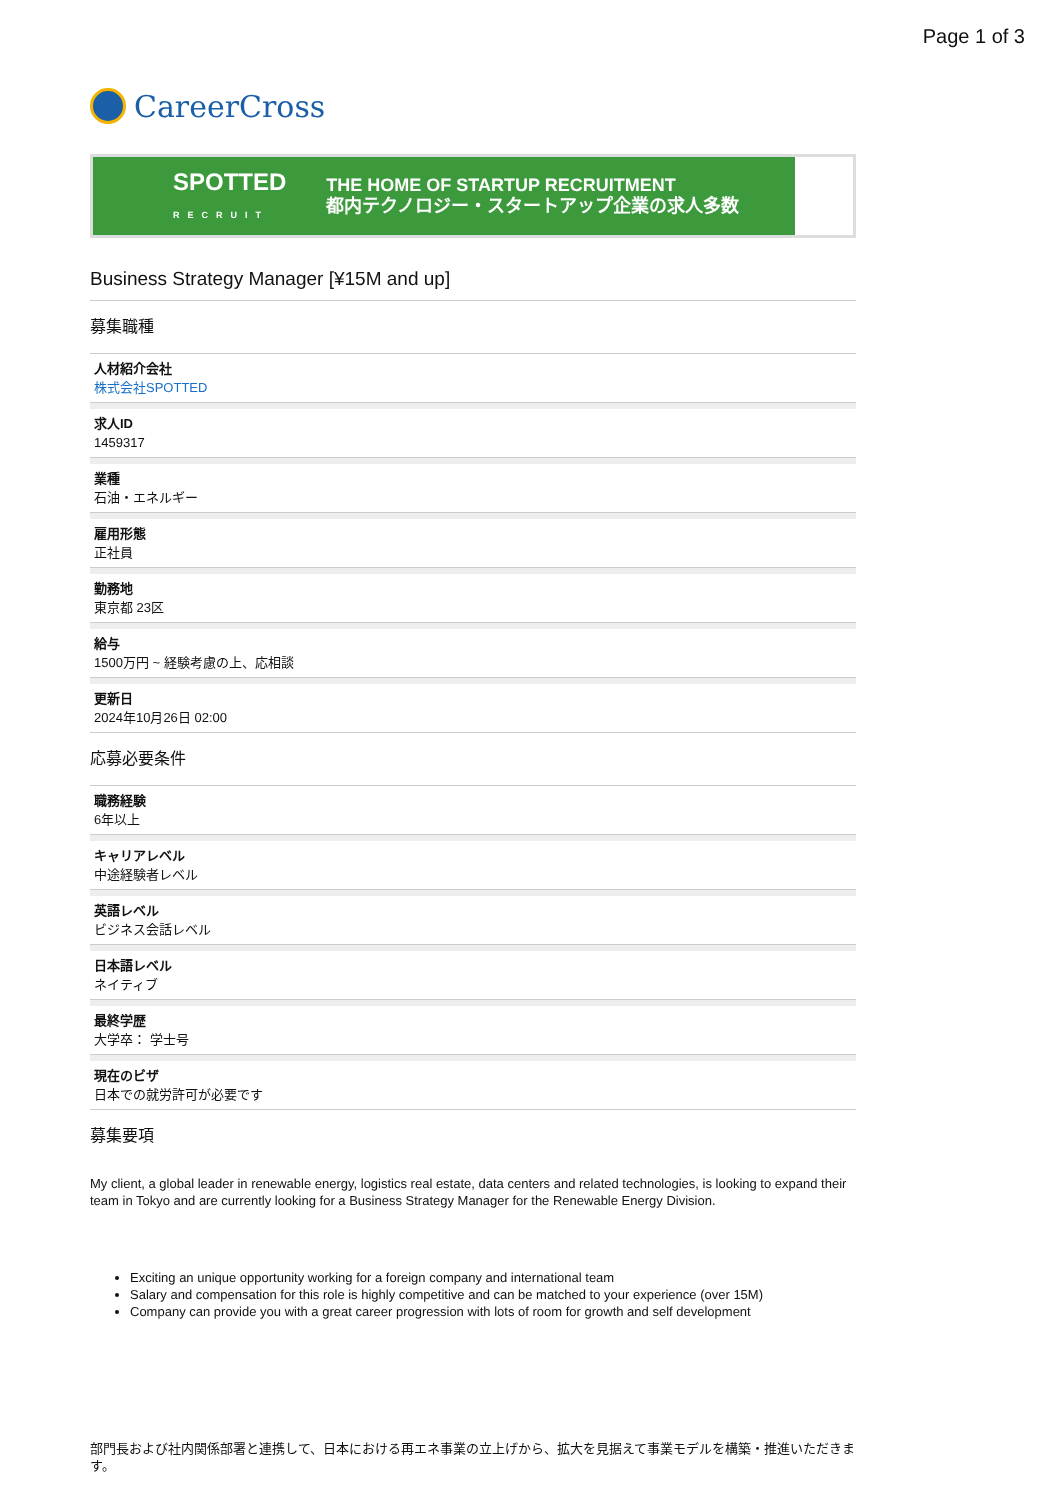Page 1 of 3
CareerCross
SPOTTED
RECRUIT THE HOME OF STARTUP RECRUITMENT
都内テクノロジー・スタートアップ企業の求人多数
Business Strategy Manager [¥15M and up]
募集職種
人材紹介会社
株式会社SPOTTED
求人ID
1459317
業種
石油・エネルギー
雇用形態
正社員
勤務地
東京都 23区
給与
1500万円 ~ 経験考慮の上、応相談
更新日
2024年10月26日 02:00
応募必要条件
職務経験
6年以上
キャリアレベル
中途経験者レベル
英語レベル
ビジネス会話レベル
日本語レベル
ネイティブ
最終学歴
大学卒： 学士号
現在のビザ
日本での就労許可が必要です
募集要項
My client, a global leader in renewable energy, logistics real estate, data centers and related technologies, is looking to expand their team in Tokyo and are currently looking for a Business Strategy Manager for the Renewable Energy Division.
Exciting an unique opportunity working for a foreign company and international team
Salary and compensation for this role is highly competitive and can be matched to your experience (over 15M)
Company can provide you with a great career progression with lots of room for growth and self development
部門長および社内関係部署と連携して、日本における再エネ事業の立上げから、拡大を見据えて事業モデルを構築・推進いただきます。